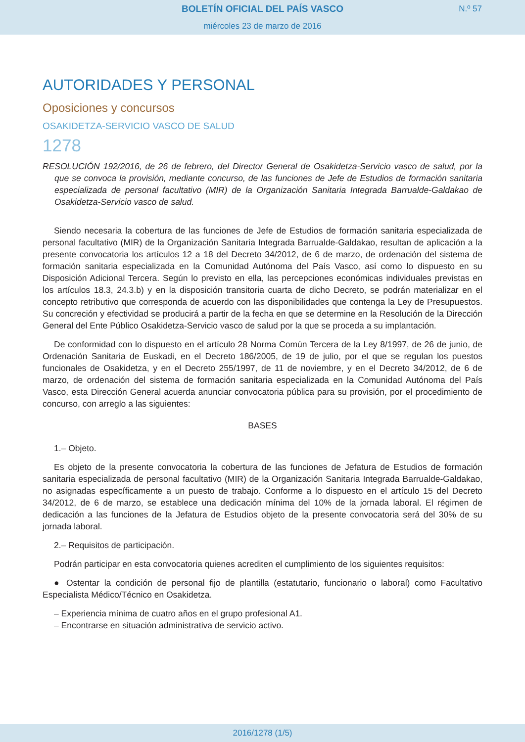BOLETÍN OFICIAL DEL PAÍS VASCO
N.º 57
miércoles 23 de marzo de 2016
AUTORIDADES Y PERSONAL
Oposiciones y concursos
OSAKIDETZA-SERVICIO VASCO DE SALUD
1278
RESOLUCIÓN 192/2016, de 26 de febrero, del Director General de Osakidetza-Servicio vasco de salud, por la que se convoca la provisión, mediante concurso, de las funciones de Jefe de Estudios de formación sanitaria especializada de personal facultativo (MIR) de la Organización Sanitaria Integrada Barrualde-Galdakao de Osakidetza-Servicio vasco de salud.
Siendo necesaria la cobertura de las funciones de Jefe de Estudios de formación sanitaria especializada de personal facultativo (MIR) de la Organización Sanitaria Integrada Barrualde-Galdakao, resultan de aplicación a la presente convocatoria los artículos 12 a 18 del Decreto 34/2012, de 6 de marzo, de ordenación del sistema de formación sanitaria especializada en la Comunidad Autónoma del País Vasco, así como lo dispuesto en su Disposición Adicional Tercera. Según lo previsto en ella, las percepciones económicas individuales previstas en los artículos 18.3, 24.3.b) y en la disposición transitoria cuarta de dicho Decreto, se podrán materializar en el concepto retributivo que corresponda de acuerdo con las disponibilidades que contenga la Ley de Presupuestos. Su concreción y efectividad se producirá a partir de la fecha en que se determine en la Resolución de la Dirección General del Ente Público Osakidetza-Servicio vasco de salud por la que se proceda a su implantación.
De conformidad con lo dispuesto en el artículo 28 Norma Común Tercera de la Ley 8/1997, de 26 de junio, de Ordenación Sanitaria de Euskadi, en el Decreto 186/2005, de 19 de julio, por el que se regulan los puestos funcionales de Osakidetza, y en el Decreto 255/1997, de 11 de noviembre, y en el Decreto 34/2012, de 6 de marzo, de ordenación del sistema de formación sanitaria especializada en la Comunidad Autónoma del País Vasco, esta Dirección General acuerda anunciar convocatoria pública para su provisión, por el procedimiento de concurso, con arreglo a las siguientes:
BASES
1.– Objeto.
Es objeto de la presente convocatoria la cobertura de las funciones de Jefatura de Estudios de formación sanitaria especializada de personal facultativo (MIR) de la Organización Sanitaria Integrada Barrualde-Galdakao, no asignadas específicamente a un puesto de trabajo. Conforme a lo dispuesto en el artículo 15 del Decreto 34/2012, de 6 de marzo, se establece una dedicación mínima del 10% de la jornada laboral. El régimen de dedicación a las funciones de la Jefatura de Estudios objeto de la presente convocatoria será del 30% de su jornada laboral.
2.– Requisitos de participación.
Podrán participar en esta convocatoria quienes acrediten el cumplimiento de los siguientes requisitos:
● Ostentar la condición de personal fijo de plantilla (estatutario, funcionario o laboral) como Facultativo Especialista Médico/Técnico en Osakidetza.
– Experiencia mínima de cuatro años en el grupo profesional A1.
– Encontrarse en situación administrativa de servicio activo.
2016/1278 (1/5)